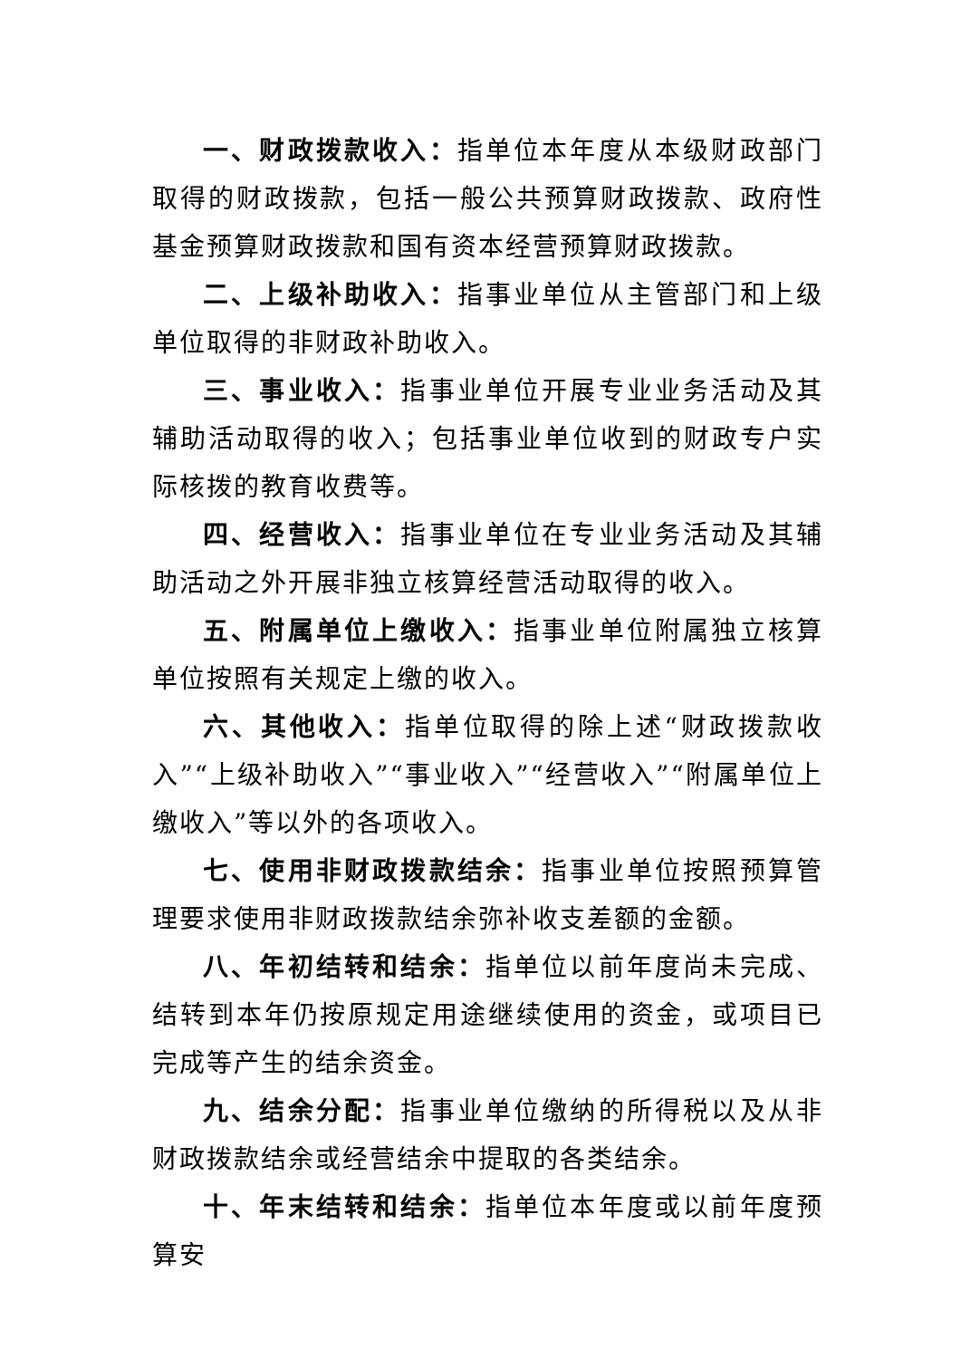一、财政拨款收入：指单位本年度从本级财政部门取得的财政拨款，包括一般公共预算财政拨款、政府性基金预算财政拨款和国有资本经营预算财政拨款。
二、上级补助收入：指事业单位从主管部门和上级单位取得的非财政补助收入。
三、事业收入：指事业单位开展专业业务活动及其辅助活动取得的收入；包括事业单位收到的财政专户实际核拨的教育收费等。
四、经营收入：指事业单位在专业业务活动及其辅助活动之外开展非独立核算经营活动取得的收入。
五、附属单位上缴收入：指事业单位附属独立核算单位按照有关规定上缴的收入。
六、其他收入：指单位取得的除上述“财政拨款收入”“上级补助收入”“事业收入”“经营收入”“附属单位上缴收入”等以外的各项收入。
七、使用非财政拨款结余：指事业单位按照预算管理要求使用非财政拨款结余弥补收支差额的金额。
八、年初结转和结余：指单位以前年度尚未完成、结转到本年仍按原规定用途继续使用的资金，或项目已完成等产生的结余资金。
九、结余分配：指事业单位缴纳的所得税以及从非财政拨款结余或经营结余中提取的各类结余。
十、年末结转和结余：指单位本年度或以前年度预算安